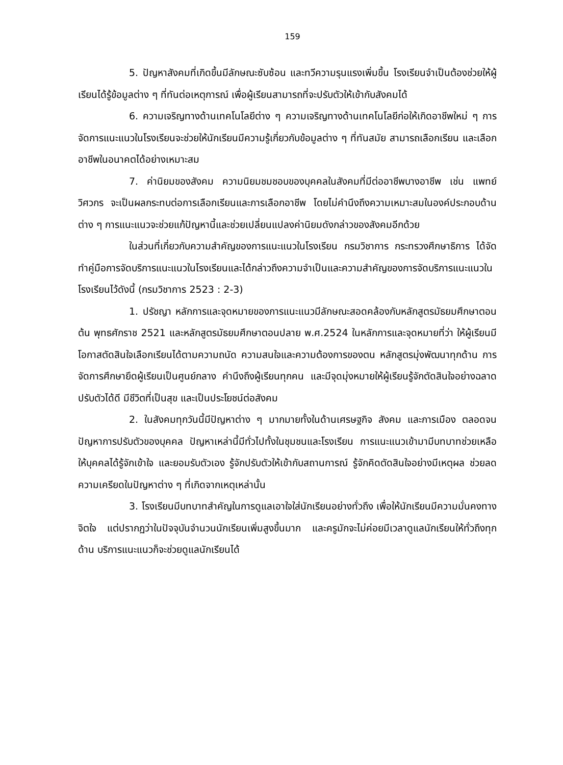159
5. ปัญหาสังคมที่เกิดขึ้นมีลักษณะซับซ้อน และทวีความรุนแรงเพิ่มขึ้น โรงเรียนจำเป็นต้องช่วยให้ผู้เรียนได้รู้ข้อมูลต่าง ๆ ที่ทันต่อเหตุการณ์ เพื่อผู้เรียนสามารถที่จะปรับตัวให้เข้ากับสังคมได้
6. ความเจริญทางด้านเทคโนโลยีต่าง ๆ ความเจริญทางด้านเทคโนโลยีก่อให้เกิดอาชีพใหม่ ๆ การจัดการแนะแนวในโรงเรียนจะช่วยให้นักเรียนมีความรู้เกี่ยวกับข้อมูลต่าง ๆ ที่ทันสมัย สามารถเลือกเรียน และเลือกอาชีพในอนาคตได้อย่างเหมาะสม
7. ค่านิยมของสังคม ความนิยมชมชอบของบุคคลในสังคมที่มีต่ออาชีพบางอาชีพ เช่น แพทย์ วิศวกร จะเป็นผลกระทบต่อการเลือกเรียนและการเลือกอาชีพ โดยไม่คำนึงถึงความเหมาะสมในองค์ประกอบด้านต่าง ๆ การแนะแนวจะช่วยแก้ปัญหานี้และช่วยเปลี่ยนแปลงค่านิยมดังกล่าวของสังคมอีกด้วย
ในส่วนที่เกี่ยวกับความสำคัญของการแนะแนวในโรงเรียน กรมวิชาการ กระทรวงศึกษาธิการ ได้จัดทำคู่มือการจัดบริการแนะแนวในโรงเรียนและได้กล่าวถึงความจำเป็นและความสำคัญของการจัดบริการแนะแนวในโรงเรียนไว้ดังนี้ (กรมวิชาการ 2523 : 2-3)
1. ปรัชญา หลักการและจุดหมายของการแนะแนวมีลักษณะสอดคล้องกับหลักสูตรมัธยมศึกษาตอนต้น พุทธศักราช 2521 และหลักสูตรมัธยมศึกษาตอนปลาย พ.ศ.2524 ในหลักการและจุดหมายที่ว่า ให้ผู้เรียนมีโอกาสตัดสินใจเลือกเรียนได้ตามความถนัด ความสนใจและความต้องการของตน หลักสูตรมุ่งพัฒนาทุกด้าน การจัดการศึกษายึดผู้เรียนเป็นศูนย์กลาง คำนึงถึงผู้เรียนทุกคน และมีจุดมุ่งหมายให้ผู้เรียนรู้จักตัดสินใจอย่างฉลาด ปรับตัวได้ดี มีชีวิตที่เป็นสุข และเป็นประโยชน์ต่อสังคม
2. ในสังคมทุกวันนี้มีปัญหาต่าง ๆ มากมายทั้งในด้านเศรษฐกิจ สังคม และการเมือง ตลอดจนปัญหาการปรับตัวของบุคคล ปัญหาเหล่านี้มีทั่วไปทั้งในชุมชนและโรงเรียน การแนะแนวเข้ามามีบทบาทช่วยเหลือให้บุคคลได้รู้จักเข้าใจ และยอมรับตัวเอง รู้จักปรับตัวให้เข้ากับสถานการณ์ รู้จักคิดตัดสินใจอย่างมีเหตุผล ช่วยลดความเครียดในปัญหาต่าง ๆ ที่เกิดจากเหตุเหล่านั้น
3. โรงเรียนมีบทบาทสำคัญในการดูแลเอาใจใส่นักเรียนอย่างทั่วถึง เพื่อให้นักเรียนมีความมั่นคงทางจิตใจ แต่ปรากฏว่าในปัจจุบันจำนวนนักเรียนเพิ่มสูงขึ้นมาก และครูมักจะไม่ค่อยมีเวลาดูแลนักเรียนให้ทั่วถึงทุกด้าน บริการแนะแนวก็จะช่วยดูแลนักเรียนได้